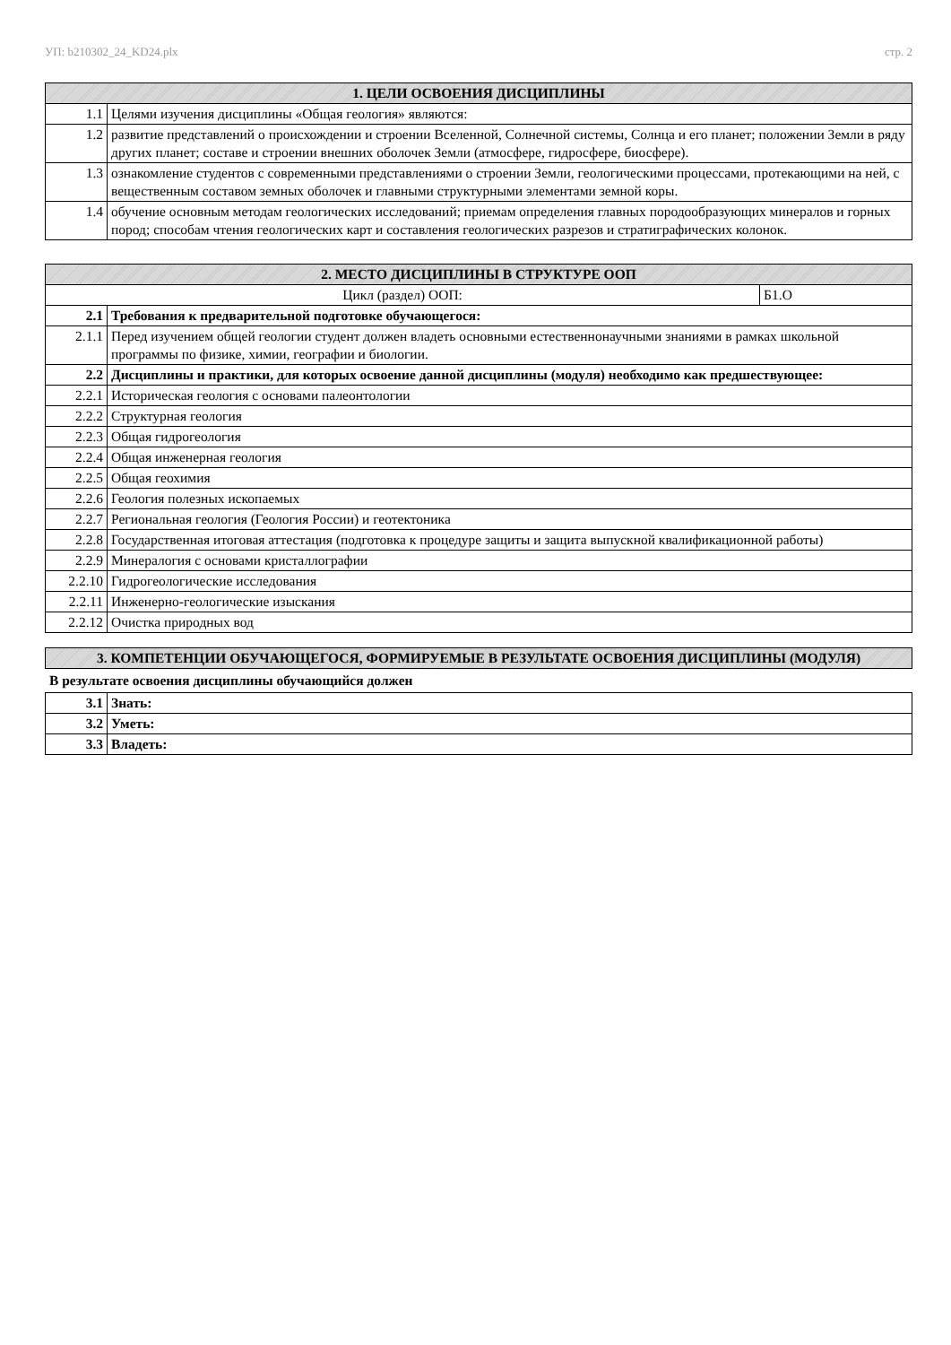УП: b210302_24_KD24.plx стр. 2
| 1. ЦЕЛИ ОСВОЕНИЯ ДИСЦИПЛИНЫ | |
| --- | --- |
| 1.1 | Целями изучения дисциплины «Общая геология» являются: |
| 1.2 | развитие представлений о происхождении и строении Вселенной, Солнечной системы, Солнца и его планет; положении Земли в ряду других планет; составе и строении внешних оболочек Земли (атмосфере, гидросфере, биосфере). |
| 1.3 | ознакомление студентов с современными представлениями о строении Земли, геологическими процессами, протекающими на ней, с вещественным составом земных оболочек и главными структурными элементами земной коры. |
| 1.4 | обучение основным методам геологических исследований; приемам определения главных породообразующих минералов и горных пород; способам чтения геологических карт и составления геологических разрезов и стратиграфических колонок. |
| 2. МЕСТО ДИСЦИПЛИНЫ В СТРУКТУРЕ ООП | | |
| --- | --- | --- |
| Цикл (раздел) ООП: | | Б1.О |
| 2.1 | Требования к предварительной подготовке обучающегося: | |
| 2.1.1 | Перед изучением общей геологии студент должен владеть основными естественнонаучными знаниями в рамках школьной программы по физике, химии, географии и биологии. | |
| 2.2 | Дисциплины и практики, для которых освоение данной дисциплины (модуля) необходимо как предшествующее: | |
| 2.2.1 | Историческая геология с основами палеонтологии | |
| 2.2.2 | Структурная геология | |
| 2.2.3 | Общая гидрогеология | |
| 2.2.4 | Общая инженерная геология | |
| 2.2.5 | Общая геохимия | |
| 2.2.6 | Геология полезных ископаемых | |
| 2.2.7 | Региональная геология (Геология России) и геотектоника | |
| 2.2.8 | Государственная итоговая аттестация (подготовка к процедуре защиты и защита выпускной квалификационной работы) | |
| 2.2.9 | Минералогия с основами кристаллографии | |
| 2.2.10 | Гидрогеологические исследования | |
| 2.2.11 | Инженерно-геологические изыскания | |
| 2.2.12 | Очистка природных вод | |
| 3. КОМПЕТЕНЦИИ ОБУЧАЮЩЕГОСЯ, ФОРМИРУЕМЫЕ В РЕЗУЛЬТАТЕ ОСВОЕНИЯ ДИСЦИПЛИНЫ (МОДУЛЯ) |
| --- |
В результате освоения дисциплины обучающийся должен
| 3.1 | Знать: |
| 3.2 | Уметь: |
| 3.3 | Владеть: |